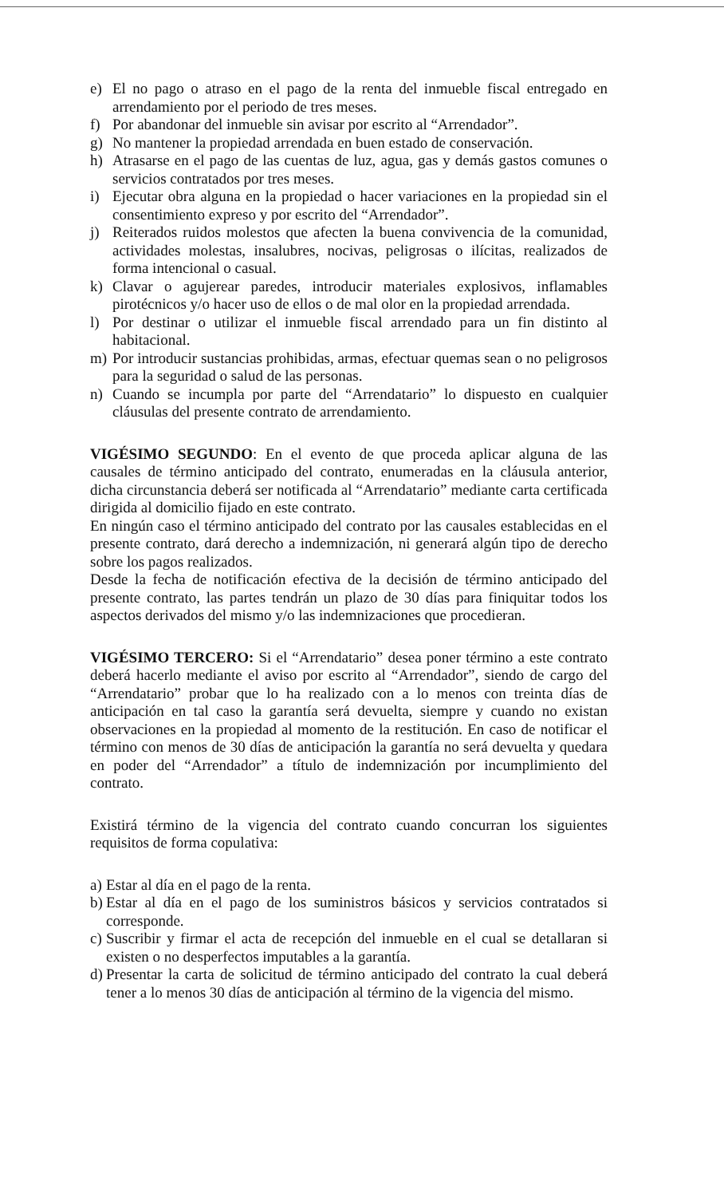e) El no pago o atraso en el pago de la renta del inmueble fiscal entregado en arrendamiento por el periodo de tres meses.
f) Por abandonar del inmueble sin avisar por escrito al “Arrendador”.
g) No mantener la propiedad arrendada en buen estado de conservación.
h) Atrasarse en el pago de las cuentas de luz, agua, gas y demás gastos comunes o servicios contratados por tres meses.
i) Ejecutar obra alguna en la propiedad o hacer variaciones en la propiedad sin el consentimiento expreso y por escrito del “Arrendador”.
j) Reiterados ruidos molestos que afecten la buena convivencia de la comunidad, actividades molestas, insalubres, nocivas, peligrosas o ilícitas, realizados de forma intencional o casual.
k) Clavar o agujerear paredes, introducir materiales explosivos, inflamables pirotécnicos y/o hacer uso de ellos o de mal olor en la propiedad arrendada.
l) Por destinar o utilizar el inmueble fiscal arrendado para un fin distinto al habitacional.
m) Por introducir sustancias prohibidas, armas, efectuar quemas sean o no peligrosos para la seguridad o salud de las personas.
n) Cuando se incumpla por parte del “Arrendatario” lo dispuesto en cualquier cláusulas del presente contrato de arrendamiento.
VIGÉSIMO SEGUNDO: En el evento de que proceda aplicar alguna de las causales de término anticipado del contrato, enumeradas en la cláusula anterior, dicha circunstancia deberá ser notificada al “Arrendatario” mediante carta certificada dirigida al domicilio fijado en este contrato.
En ningún caso el término anticipado del contrato por las causales establecidas en el presente contrato, dará derecho a indemnización, ni generará algún tipo de derecho sobre los pagos realizados.
Desde la fecha de notificación efectiva de la decisión de término anticipado del presente contrato, las partes tendrán un plazo de 30 días para finiquitar todos los aspectos derivados del mismo y/o las indemnizaciones que procedieran.
VIGÉSIMO TERCERO: Si el “Arrendatario” desea poner término a este contrato deberá hacerlo mediante el aviso por escrito al “Arrendador”, siendo de cargo del “Arrendatario” probar que lo ha realizado con a lo menos con treinta días de anticipación en tal caso la garantía será devuelta, siempre y cuando no existan observaciones en la propiedad al momento de la restitución. En caso de notificar el término con menos de 30 días de anticipación la garantía no será devuelta y quedara en poder del “Arrendador” a título de indemnización por incumplimiento del contrato.
Existirá término de la vigencia del contrato cuando concurran los siguientes requisitos de forma copulativa:
a) Estar al día en el pago de la renta.
b) Estar al día en el pago de los suministros básicos y servicios contratados si corresponde.
c) Suscribir y firmar el acta de recepción del inmueble en el cual se detallaran si existen o no desperfectos imputables a la garantía.
d) Presentar la carta de solicitud de término anticipado del contrato la cual deberá tener a lo menos 30 días de anticipación al término de la vigencia del mismo.